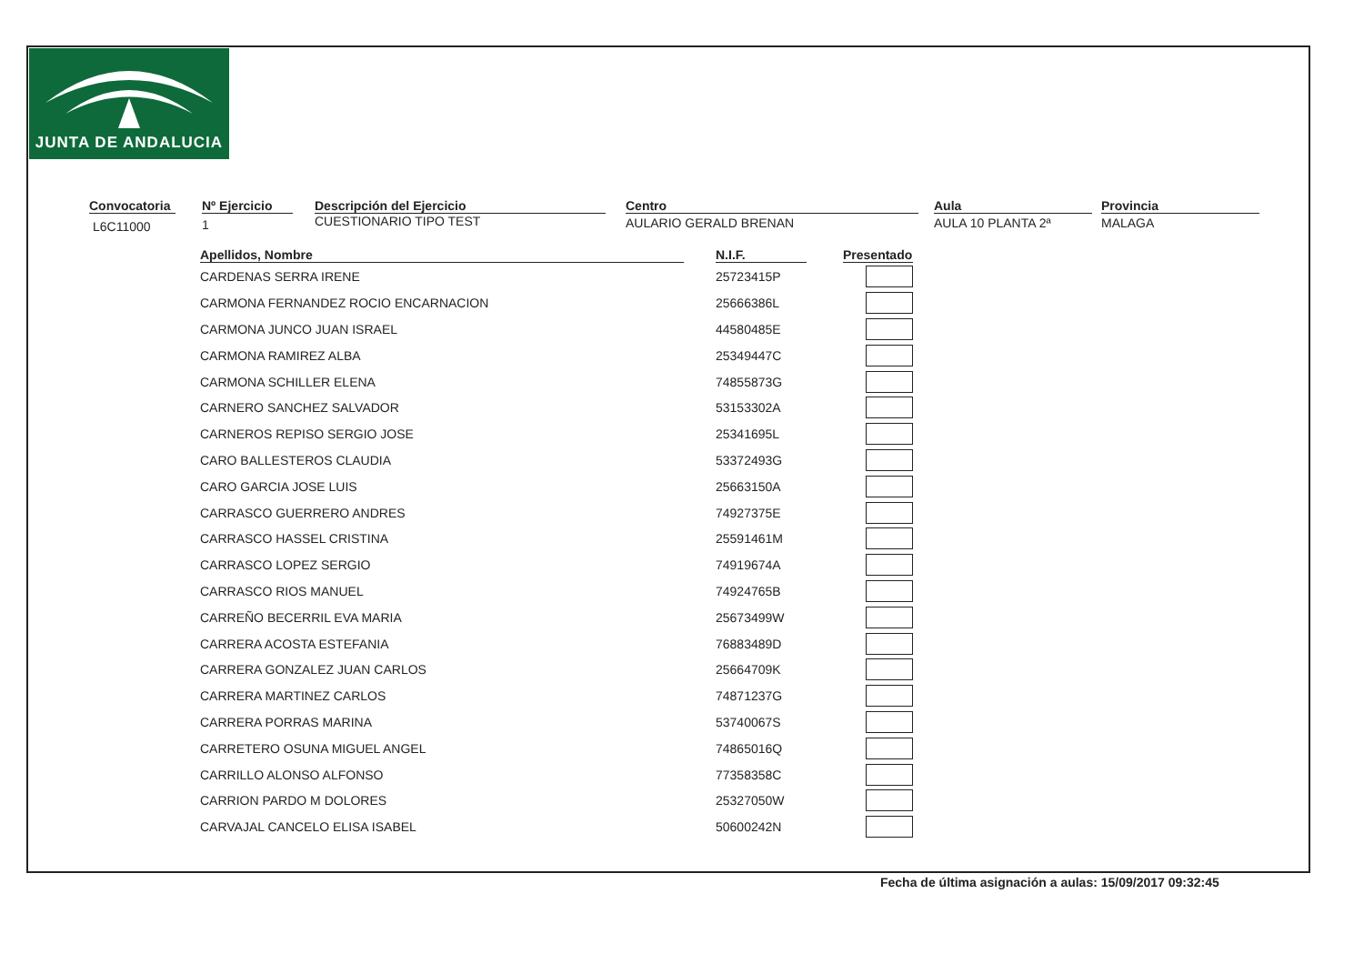JUNTA DE ANDALUCIA
Convocatoria
L6C11000
Nº Ejercicio
1
Descripción del Ejercicio
CUESTIONARIO TIPO TEST
Centro
AULARIO GERALD BRENAN
Aula
AULA 10 PLANTA 2ª
Provincia
MALAGA
| Apellidos, Nombre | | N.I.F. | | Presentado |
| --- | --- | --- | --- | --- |
| CARDENAS SERRA IRENE | | 25723415P | | |
| CARMONA FERNANDEZ ROCIO ENCARNACION | | 25666386L | | |
| CARMONA JUNCO JUAN ISRAEL | | 44580485E | | |
| CARMONA RAMIREZ ALBA | | 25349447C | | |
| CARMONA SCHILLER ELENA | | 74855873G | | |
| CARNERO SANCHEZ SALVADOR | | 53153302A | | |
| CARNEROS REPISO SERGIO JOSE | | 25341695L | | |
| CARO BALLESTEROS CLAUDIA | | 53372493G | | |
| CARO GARCIA JOSE LUIS | | 25663150A | | |
| CARRASCO GUERRERO ANDRES | | 74927375E | | |
| CARRASCO HASSEL CRISTINA | | 25591461M | | |
| CARRASCO LOPEZ SERGIO | | 74919674A | | |
| CARRASCO RIOS MANUEL | | 74924765B | | |
| CARREÑO BECERRIL EVA MARIA | | 25673499W | | |
| CARRERA ACOSTA ESTEFANIA | | 76883489D | | |
| CARRERA GONZALEZ JUAN CARLOS | | 25664709K | | |
| CARRERA MARTINEZ CARLOS | | 74871237G | | |
| CARRERA PORRAS MARINA | | 53740067S | | |
| CARRETERO OSUNA MIGUEL ANGEL | | 74865016Q | | |
| CARRILLO ALONSO ALFONSO | | 77358358C | | |
| CARRION PARDO M DOLORES | | 25327050W | | |
| CARVAJAL CANCELO ELISA ISABEL | | 50600242N | | |
Fecha de última asignación a aulas: 15/09/2017 09:32:45